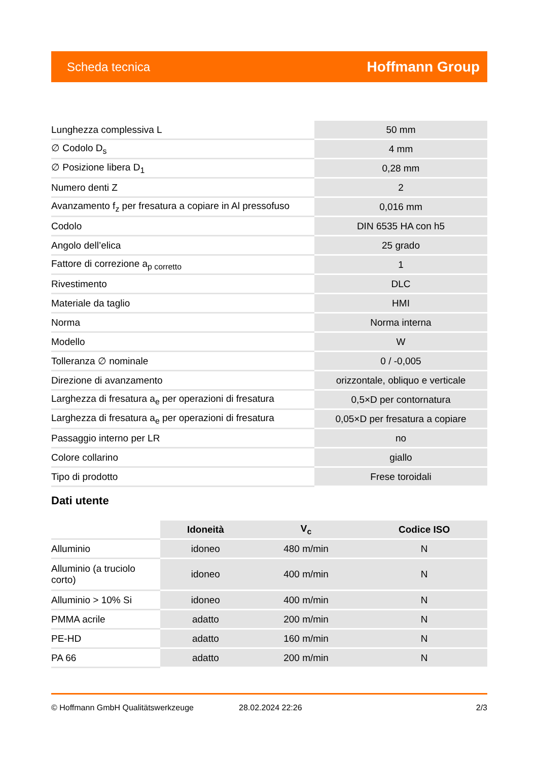Scheda tecnica Hoffmann Group
| Lunghezza complessiva L | 50 mm |
| ∅ Codolo D<sub>s</sub> | 4 mm |
| ∅ Posizione libera D<sub>1</sub> | 0,28 mm |
| Numero denti Z | 2 |
| Avanzamento f<sub>z</sub> per fresatura a copiare in Al pressofuso | 0,016 mm |
| Codolo | DIN 6535 HA con h5 |
| Angolo dell’elica | 25 grado |
| Fattore di correzione a<sub>p corretto</sub> | 1 |
| Rivestimento | DLC |
| Materiale da taglio | HMI |
| Norma | Norma interna |
| Modello | W |
| Tolleranza ∅ nominale | 0 / -0,005 |
| Direzione di avanzamento | orizzontale, obliquo e verticale |
| Larghezza di fresatura a<sub>e</sub> per operazioni di fresatura | 0,5×D per contornatura |
| Larghezza di fresatura a<sub>e</sub> per operazioni di fresatura | 0,05×D per fresatura a copiare |
| Passaggio interno per LR | no |
| Colore collarino | giallo |
| Tipo di prodotto | Frese toroidali |
Dati utente
| | Idoneità | V<sub>c</sub> | Codice ISO |
| --- | --- | --- | --- |
| Alluminio | idoneo | 480 m/min | N |
| Alluminio (a truciolo corto) | idoneo | 400 m/min | N |
| Alluminio > 10% Si | idoneo | 400 m/min | N |
| PMMA acrile | adatto | 200 m/min | N |
| PE-HD | adatto | 160 m/min | N |
| PA 66 | adatto | 200 m/min | N |
© Hoffmann GmbH Qualitätswerkzeuge 28.02.2024 22:26 2/3